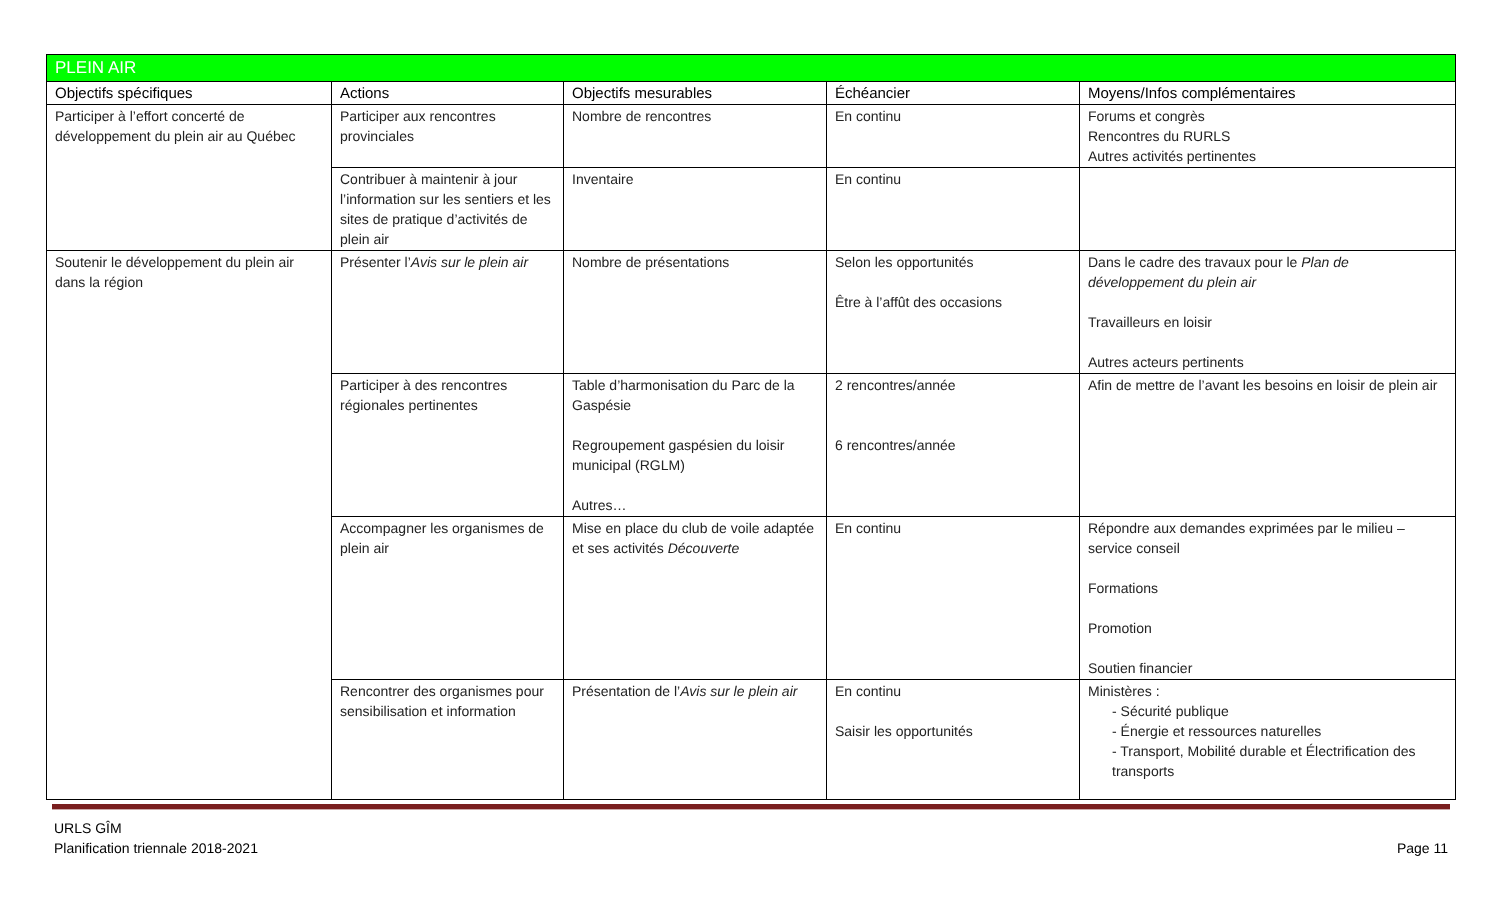| PLEIN AIR | | | | |
| --- | --- | --- | --- | --- |
| Objectifs spécifiques | Actions | Objectifs mesurables | Échéancier | Moyens/Infos complémentaires |
| Participer à l’effort concerté de développement du plein air au Québec | Participer aux rencontres provinciales | Nombre de rencontres | En continu | Forums et congrès Rencontres du RURLS Autres activités pertinentes |
| | Contribuer à maintenir à jour l’information sur les sentiers et les sites de pratique d’activités de plein air | Inventaire | En continu | |
| Soutenir le développement du plein air dans la région | Présenter l’ Avis sur le plein air | Nombre de présentations | Selon les opportunités Être à l’affût des occasions | Dans le cadre des travaux pour le Plan de développement du plein air Travailleurs en loisir Autres acteurs pertinents |
| | Participer à des rencontres régionales pertinentes | Table d’harmonisation du Parc de la Gaspésie Regroupement gaspésien du loisir municipal (RGLM) Autres… | 2 rencontres/année 6 rencontres/année | Afin de mettre de l’avant les besoins en loisir de plein air |
| | Accompagner les organismes de plein air | Mise en place du club de voile adaptée et ses activités Découverte | En continu | Répondre aux demandes exprimées par le milieu – service conseil Formations Promotion Soutien financier |
| | Rencontrer des organismes pour sensibilisation et information | Présentation de l’ Avis sur le plein air | En continu Saisir les opportunités | Ministères : - Sécurité publique - Énergie et ressources naturelles - Transport, Mobilité durable et Électrification des transports |
URLS GÎM
Planification triennale 2018-2021
Page 11